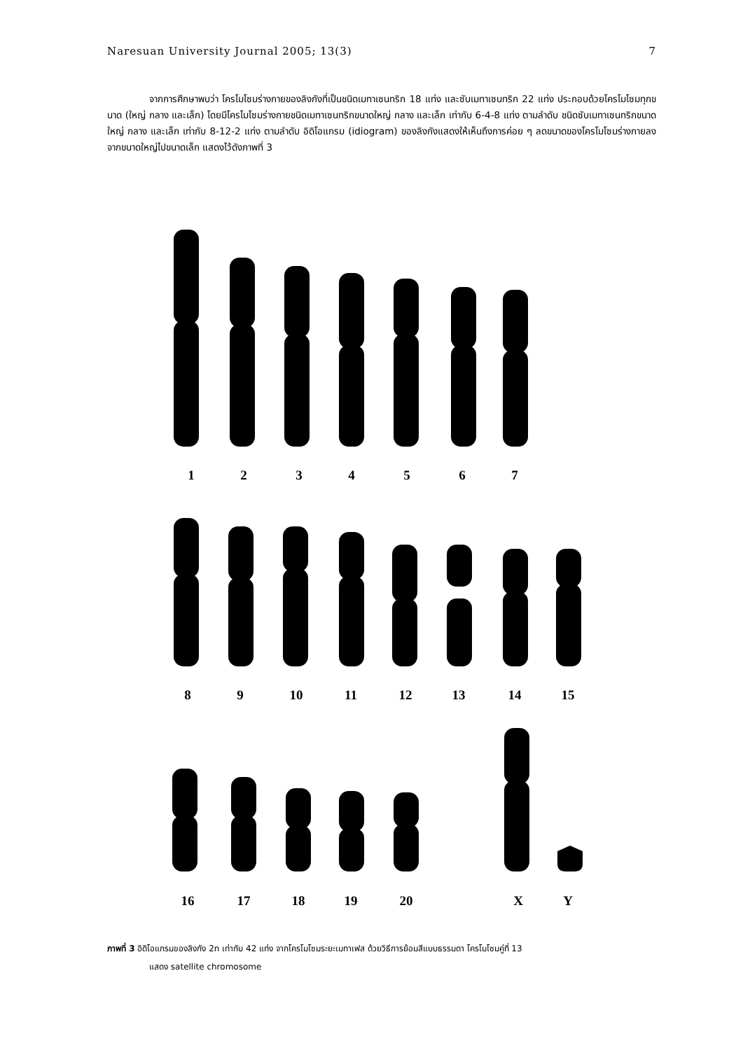Naresuan University Journal 2005; 13(3) 7
จากการศึกษาพบว่า โครโมโซมร่างกายของลิงกังที่เป็นชนิดเมทาเซนทริก 18 แท่ง และซับเมทาเซนทริก 22 แท่ง ประกอบด้วยโครโมโซมทุกขนาด (ใหญ่ กลาง และเล็ก) โดยมีโครโมโซมร่างกายชนิดเมทาเซนทริกขนาดใหญ่ กลาง และเล็ก เท่ากับ 6-4-8 แท่ง ตามลำดับ ชนิดซับเมทาเซนทริกขนาดใหญ่ กลาง และเล็ก เท่ากับ 8-12-2 แท่ง ตามลำดับ อิดิโอแกรม (idiogram) ของลิงกังแสดงให้เห็นถึงการค่อย ๆ ลดขนาดของโครโมโซมร่างกายลง จากขนาดใหญ่ไปขนาดเล็ก แสดงไว้ดังภาพที่ 3
1 2 3 4 5 6 7
8 9 10 11 12 13 14 15
16 17 18 19 20 X Y
ภาพที่ 3 อิดิโอแกรมของลิงกัง 2n เท่ากับ 42 แท่ง จากโครโมโซมระยะเมทาเฟส ด้วยวิธีการย้อมสีแบบธรรมดา โครโมโซมคู่ที่ 13
แสดง satellite chromosome